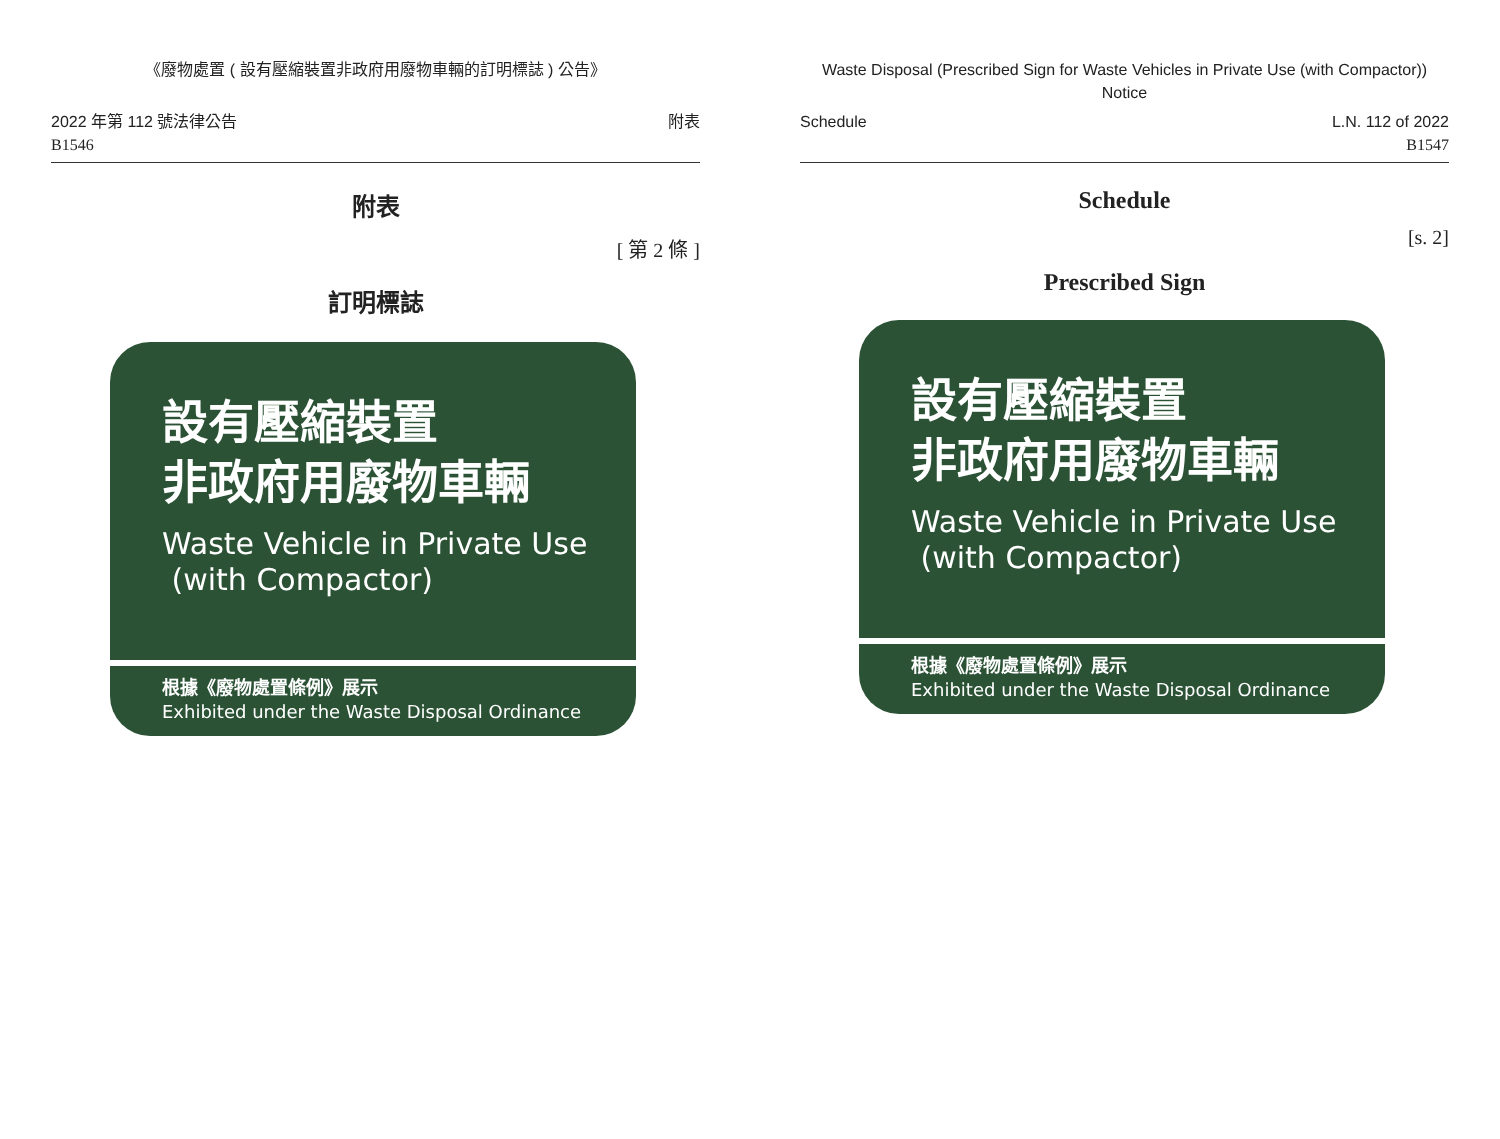《廢物處置 ( 設有壓縮裝置非政府用廢物車輛的訂明標誌 ) 公告》
2022 年第 112 號法律公告
B1546
附表
附表
[ 第 2 條 ]
訂明標誌
設有壓縮裝置
非政府用廢物車輛
Waste Vehicle in Private Use
(with Compactor)
根據《廢物處置條例》展示
Exhibited under the Waste Disposal Ordinance
Waste Disposal (Prescribed Sign for Waste Vehicles in Private Use (with Compactor)) Notice
Schedule L.N. 112 of 2022
B1547
Schedule
[s. 2]
Prescribed Sign
設有壓縮裝置
非政府用廢物車輛
Waste Vehicle in Private Use
(with Compactor)
根據《廢物處置條例》展示
Exhibited under the Waste Disposal Ordinance